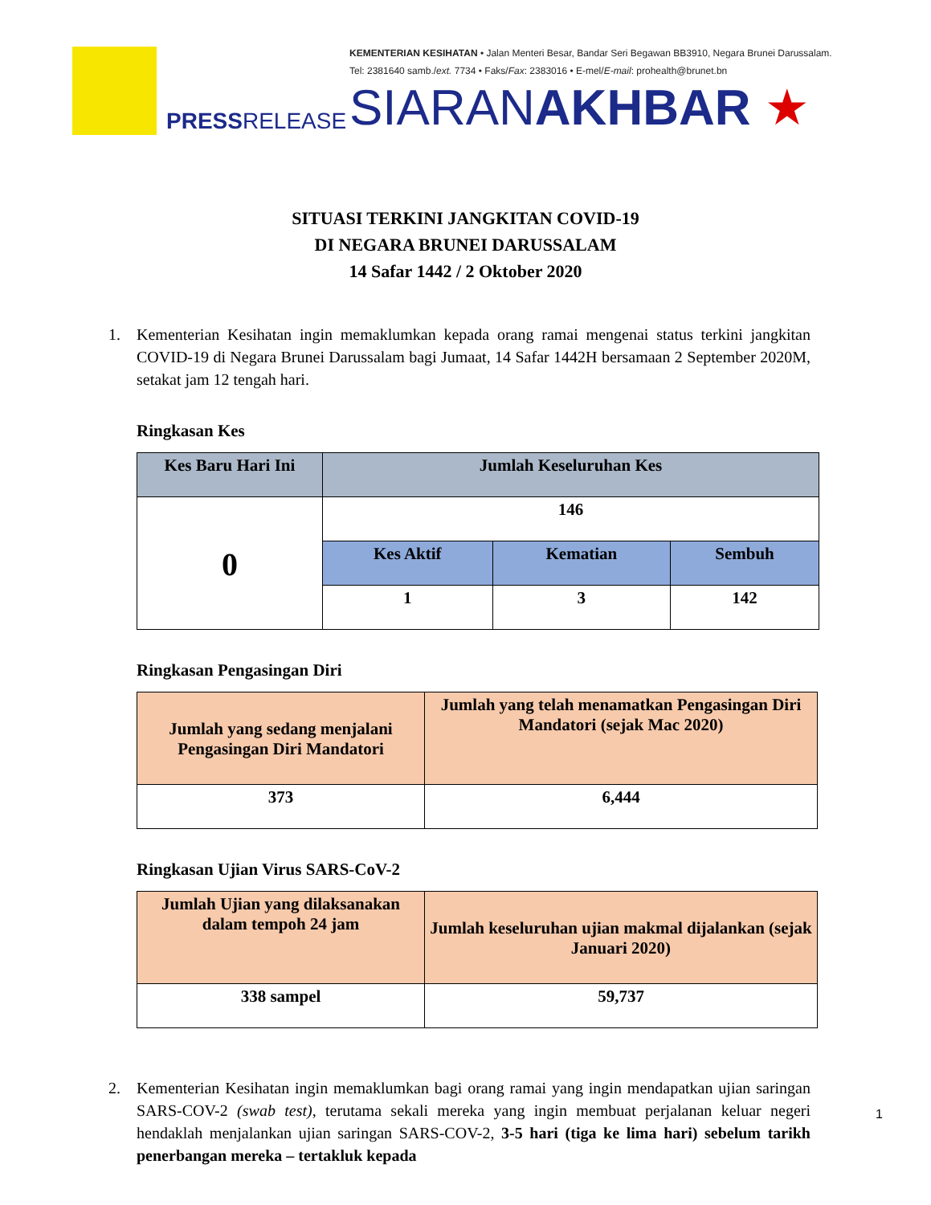PRESSRELEASE
KEMENTERIAN KESIHATAN • Jalan Menteri Besar, Bandar Seri Begawan BB3910, Negara Brunei Darussalam.
Tel: 2381640 samb./ext. 7734 • Faks/Fax: 2383016 • E-mel/E-mail: prohealth@brunet.bn
SIARANAKHBAR ★
SITUASI TERKINI JANGKITAN COVID-19
DI NEGARA BRUNEI DARUSSALAM
14 Safar 1442 / 2 Oktober 2020
1. Kementerian Kesihatan ingin memaklumkan kepada orang ramai mengenai status terkini jangkitan COVID-19 di Negara Brunei Darussalam bagi Jumaat, 14 Safar 1442H bersamaan 2 September 2020M, setakat jam 12 tengah hari.
Ringkasan Kes
| Kes Baru Hari Ini | Jumlah Keseluruhan Kes | | |
| --- | --- | --- | --- |
| 0 | 146 | | |
| | Kes Aktif | Kematian | Sembuh |
| | 1 | 3 | 142 |
Ringkasan Pengasingan Diri
| Jumlah yang sedang menjalani Pengasingan Diri Mandatori | Jumlah yang telah menamatkan Pengasingan Diri Mandatori (sejak Mac 2020) |
| --- | --- |
| 373 | 6,444 |
Ringkasan Ujian Virus SARS-CoV-2
| Jumlah Ujian yang dilaksanakan dalam tempoh 24 jam | Jumlah keseluruhan ujian makmal dijalankan (sejak Januari 2020) |
| --- | --- |
| 338 sampel | 59,737 |
2. Kementerian Kesihatan ingin memaklumkan bagi orang ramai yang ingin mendapatkan ujian saringan SARS-COV-2 (swab test), terutama sekali mereka yang ingin membuat perjalanan keluar negeri hendaklah menjalankan ujian saringan SARS-COV-2, 3-5 hari (tiga ke lima hari) sebelum tarikh penerbangan mereka – tertakluk kepada
1